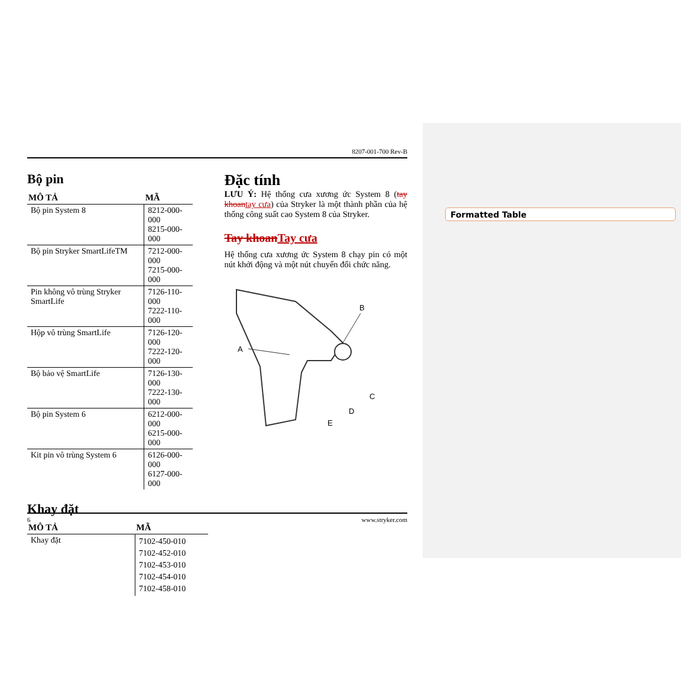Formatted Table
8207-001-700 Rev-B
Bộ pin
| MÔ TẢ | MÃ |
| --- | --- |
| Bộ pin System 8 | 8212-000-000 8215-000-000 |
| Bộ pin Stryker SmartLifeTM | 7212-000-000 7215-000-000 |
| Pin không vô trùng Stryker SmartLife | 7126-110-000 7222-110-000 |
| Hộp vô trùng SmartLife | 7126-120-000 7222-120-000 |
| Bộ bảo vệ SmartLife | 7126-130-000 7222-130-000 |
| Bộ pin System 6 | 6212-000-000 6215-000-000 |
| Kit pin vô trùng System 6 | 6126-000-000 6127-000-000 |
Khay đặt
| MÔ TẢ | MÃ |
| --- | --- |
| Khay đặt | 7102-450-010 7102-452-010 7102-453-010 7102-454-010 7102-458-010 |
Đặc tính
LƯU Ý: Hệ thống cưa xương ức System 8 (tay khoan tay cưa) của Stryker là một thành phần của hệ thống công suất cao System 8 của Stryker.
Tay khoan Tay cưa
Hệ thống cưa xương ức System 8 chạy pin có một nút khởi động và một nút chuyển đổi chức năng.
A
B
C
D
E
6 www.stryker.com